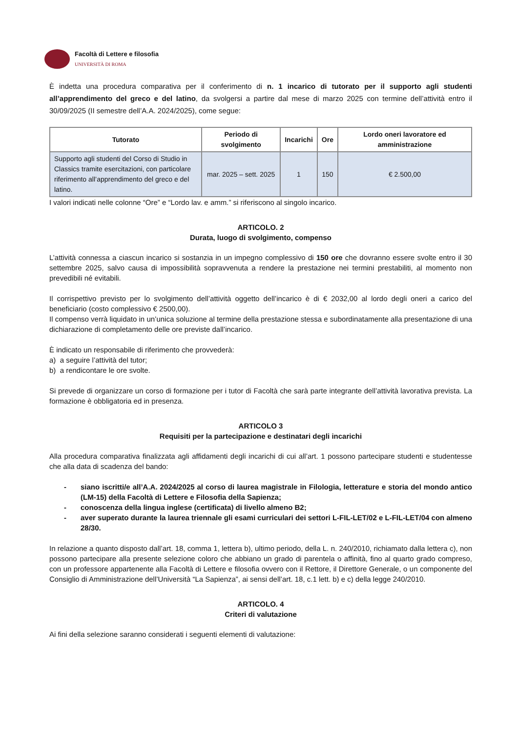Facoltà di Lettere e filosofia
UNIVERSITÀ DI ROMA
È indetta una procedura comparativa per il conferimento di n. 1 incarico di tutorato per il supporto agli studenti all’apprendimento del greco e del latino, da svolgersi a partire dal mese di marzo 2025 con termine dell’attività entro il 30/09/2025 (II semestre dell’A.A. 2024/2025), come segue:
| Tutorato | Periodo di svolgimento | Incarichi | Ore | Lordo oneri lavoratore ed amministrazione |
| --- | --- | --- | --- | --- |
| Supporto agli studenti del Corso di Studio in Classics tramite esercitazioni, con particolare riferimento all’apprendimento del greco e del latino. | mar. 2025 – sett. 2025 | 1 | 150 | € 2.500,00 |
I valori indicati nelle colonne “Ore” e “Lordo lav. e amm.” si riferiscono al singolo incarico.
ARTICOLO. 2
Durata, luogo di svolgimento, compenso
L’attività connessa a ciascun incarico si sostanzia in un impegno complessivo di 150 ore che dovranno essere svolte entro il 30 settembre 2025, salvo causa di impossibilità sopravvenuta a rendere la prestazione nei termini prestabiliti, al momento non prevedibili né evitabili.
Il corrispettivo previsto per lo svolgimento dell’attività oggetto dell’incarico è di € 2032,00 al lordo degli oneri a carico del beneficiario (costo complessivo € 2500,00).
Il compenso verrà liquidato in un’unica soluzione al termine della prestazione stessa e subordinatamente alla presentazione di una dichiarazione di completamento delle ore previste dall’incarico.
È indicato un responsabile di riferimento che provvederà:
a) a seguire l’attività del tutor;
b) a rendicontare le ore svolte.
Si prevede di organizzare un corso di formazione per i tutor di Facoltà che sarà parte integrante dell’attività lavorativa prevista. La formazione è obbligatoria ed in presenza.
ARTICOLO 3
Requisiti per la partecipazione e destinatari degli incarichi
Alla procedura comparativa finalizzata agli affidamenti degli incarichi di cui all’art. 1 possono partecipare studenti e studentesse che alla data di scadenza del bando:
- siano iscritti/e all’A.A. 2024/2025 al corso di laurea magistrale in Filologia, letterature e storia del mondo antico (LM-15) della Facoltà di Lettere e Filosofia della Sapienza;
- conoscenza della lingua inglese (certificata) di livello almeno B2;
- aver superato durante la laurea triennale gli esami curriculari dei settori L-FIL-LET/02 e L-FIL-LET/04 con almeno 28/30.
In relazione a quanto disposto dall’art. 18, comma 1, lettera b), ultimo periodo, della L. n. 240/2010, richiamato dalla lettera c), non possono partecipare alla presente selezione coloro che abbiano un grado di parentela o affinità, fino al quarto grado compreso, con un professore appartenente alla Facoltà di Lettere e filosofia ovvero con il Rettore, il Direttore Generale, o un componente del Consiglio di Amministrazione dell’Università “La Sapienza”, ai sensi dell’art. 18, c.1 lett. b) e c) della legge 240/2010.
ARTICOLO. 4
Criteri di valutazione
Ai fini della selezione saranno considerati i seguenti elementi di valutazione: